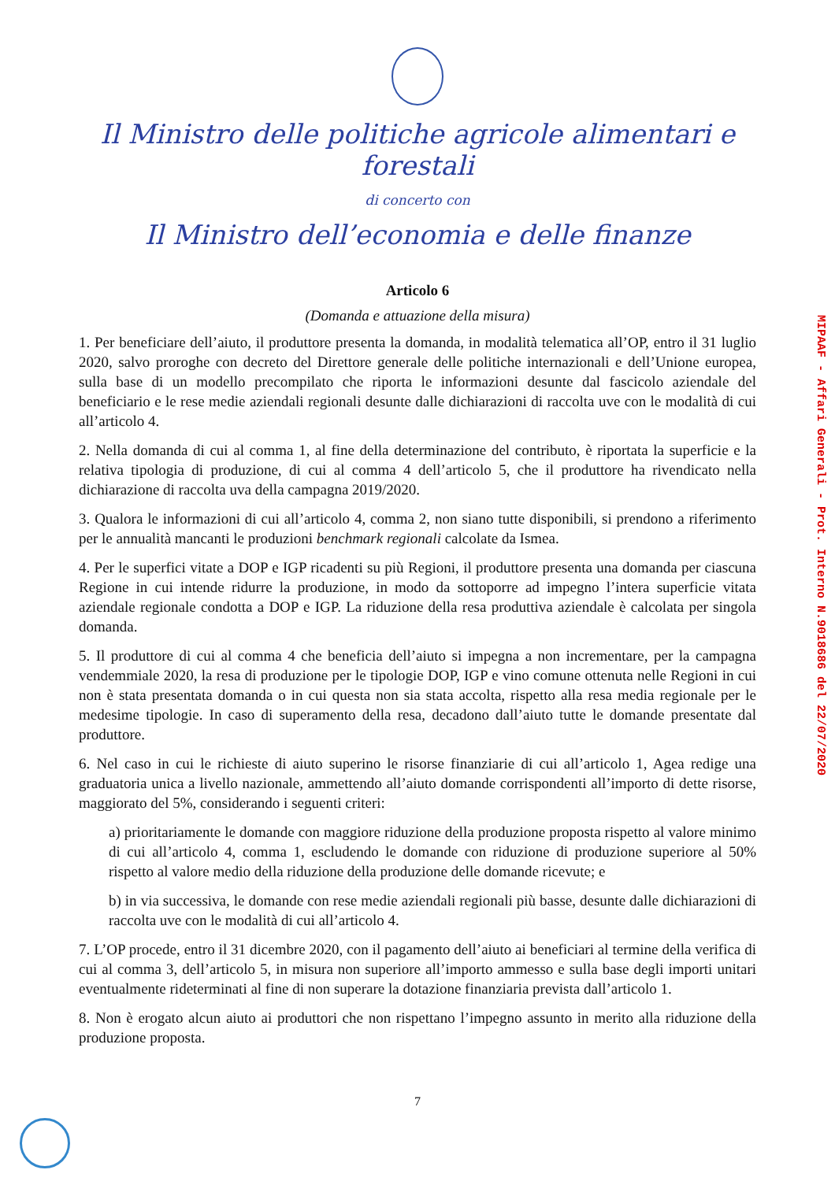Il Ministro delle politiche agricole alimentari e forestali
di concerto con
Il Ministro dell’economia e delle finanze
Articolo 6
(Domanda e attuazione della misura)
1. Per beneficiare dell’aiuto, il produttore presenta la domanda, in modalità telematica all’OP, entro il 31 luglio 2020, salvo proroghe con decreto del Direttore generale delle politiche internazionali e dell’Unione europea, sulla base di un modello precompilato che riporta le informazioni desunte dal fascicolo aziendale del beneficiario e le rese medie aziendali regionali desunte dalle dichiarazioni di raccolta uve con le modalità di cui all’articolo 4.
2. Nella domanda di cui al comma 1, al fine della determinazione del contributo, è riportata la superficie e la relativa tipologia di produzione, di cui al comma 4 dell’articolo 5, che il produttore ha rivendicato nella dichiarazione di raccolta uva della campagna 2019/2020.
3. Qualora le informazioni di cui all’articolo 4, comma 2, non siano tutte disponibili, si prendono a riferimento per le annualità mancanti le produzioni benchmark regionali calcolate da Ismea.
4. Per le superfici vitate a DOP e IGP ricadenti su più Regioni, il produttore presenta una domanda per ciascuna Regione in cui intende ridurre la produzione, in modo da sottoporre ad impegno l’intera superficie vitata aziendale regionale condotta a DOP e IGP. La riduzione della resa produttiva aziendale è calcolata per singola domanda.
5. Il produttore di cui al comma 4 che beneficia dell’aiuto si impegna a non incrementare, per la campagna vendemmiale 2020, la resa di produzione per le tipologie DOP, IGP e vino comune ottenuta nelle Regioni in cui non è stata presentata domanda o in cui questa non sia stata accolta, rispetto alla resa media regionale per le medesime tipologie. In caso di superamento della resa, decadono dall’aiuto tutte le domande presentate dal produttore.
6. Nel caso in cui le richieste di aiuto superino le risorse finanziarie di cui all’articolo 1, Agea redige una graduatoria unica a livello nazionale, ammettendo all’aiuto domande corrispondenti all’importo di dette risorse, maggiorato del 5%, considerando i seguenti criteri:
a) prioritariamente le domande con maggiore riduzione della produzione proposta rispetto al valore minimo di cui all’articolo 4, comma 1, escludendo le domande con riduzione di produzione superiore al 50% rispetto al valore medio della riduzione della produzione delle domande ricevute; e
b) in via successiva, le domande con rese medie aziendali regionali più basse, desunte dalle dichiarazioni di raccolta uve con le modalità di cui all’articolo 4.
7. L’OP procede, entro il 31 dicembre 2020, con il pagamento dell’aiuto ai beneficiari al termine della verifica di cui al comma 3, dell’articolo 5, in misura non superiore all’importo ammesso e sulla base degli importi unitari eventualmente rideterminati al fine di non superare la dotazione finanziaria prevista dall’articolo 1.
8. Non è erogato alcun aiuto ai produttori che non rispettano l’impegno assunto in merito alla riduzione della produzione proposta.
7
MIPAAF - Affari Generali - Prot. Interno N.9018686 del 22/07/2020